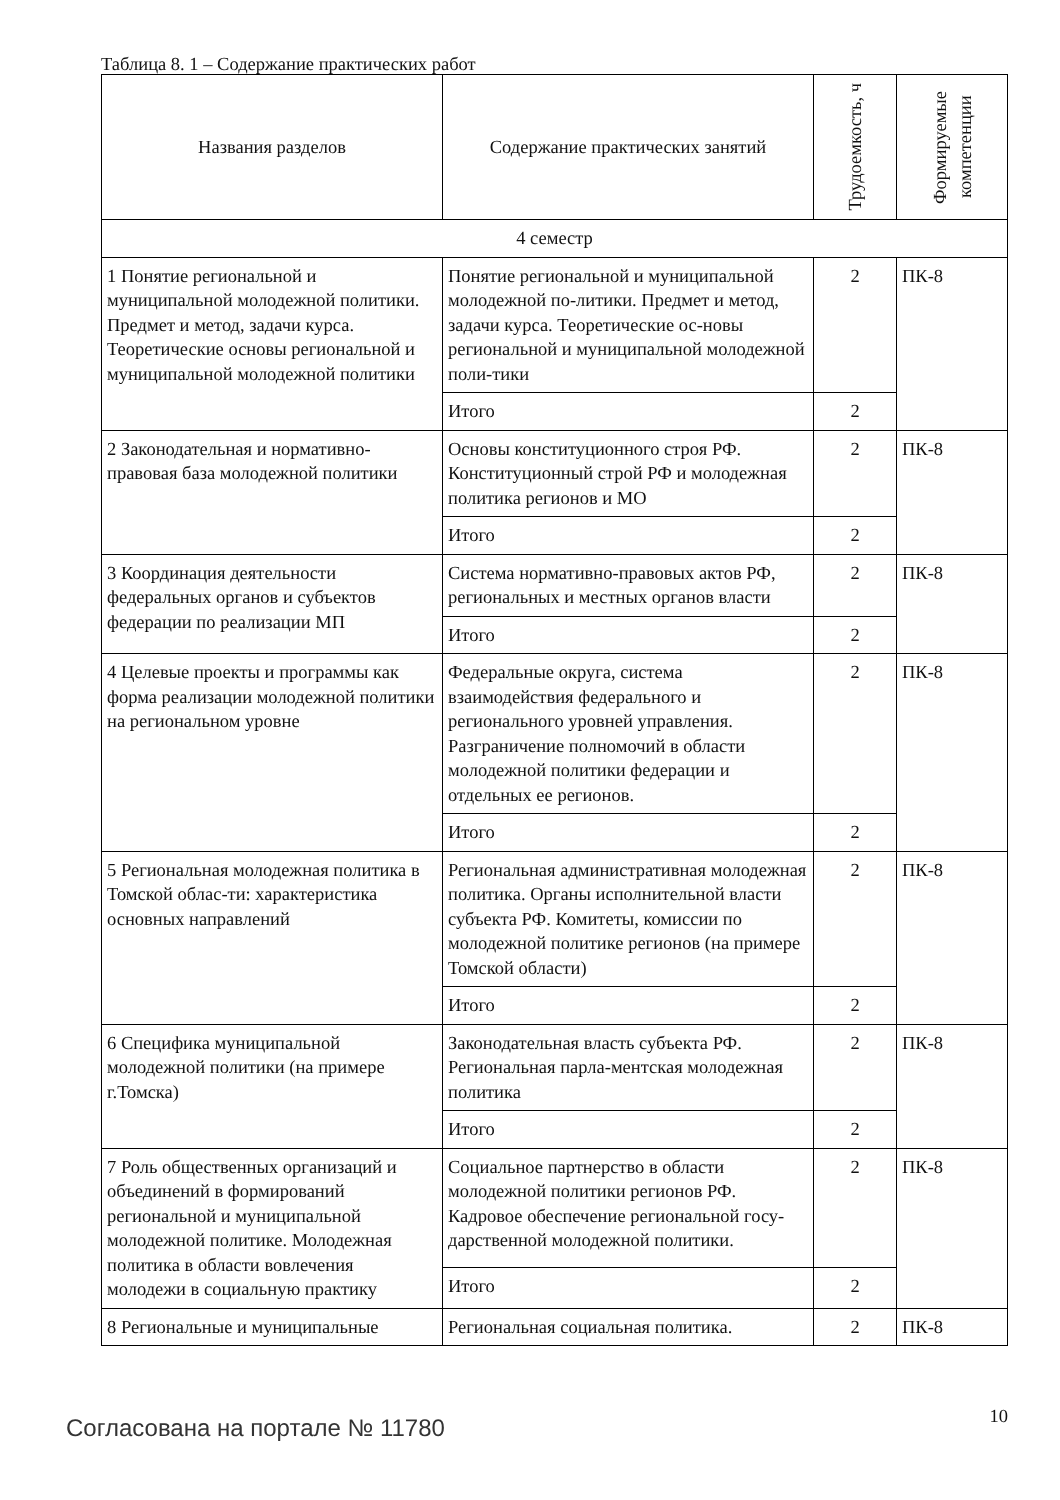Таблица 8. 1 – Содержание практических работ
| Названия разделов | Содержание практических занятий | Трудоемкость, ч | Формируемые компетенции |
| --- | --- | --- | --- |
| 4 семестр | | | |
| 1 Понятие региональной и муниципальной молодежной политики. Предмет и метод, задачи курса. Теоретические основы региональной и муниципальной молодежной политики | Понятие региональной и муниципальной молодежной по-литики. Предмет и метод, задачи курса. Теоретические ос-новы региональной и муниципальной молодежной поли-тики | 2 | ПК-8 |
| | Итого | 2 | |
| 2 Законодательная и нормативно-правовая база молодежной политики | Основы конституционного строя РФ. Конституционный строй РФ и молодежная политика регионов и МО | 2 | ПК-8 |
| | Итого | 2 | |
| 3 Координация деятельности федеральных органов и субъектов федерации по реализации МП | Система нормативно-правовых актов РФ, региональных и местных органов власти | 2 | ПК-8 |
| | Итого | 2 | |
| 4 Целевые проекты и программы как форма реализации молодежной политики на региональном уровне | Федеральные округа, система взаимодействия федерального и регионального уровней управления. Разграничение полномочий в области молодежной политики федерации и отдельных ее регионов. | 2 | ПК-8 |
| | Итого | 2 | |
| 5 Региональная молодежная политика в Томской облас-ти: характеристика основных направлений | Региональная административная молодежная политика. Органы исполнительной власти субъекта РФ. Комитеты, комиссии по молодежной политике регионов (на примере Томской области) | 2 | ПК-8 |
| | Итого | 2 | |
| 6 Специфика муниципальной молодежной политики (на примере г.Томска) | Законодательная власть субъекта РФ. Региональная парла-ментская молодежная политика | 2 | ПК-8 |
| | Итого | 2 | |
| 7 Роль общественных организаций и объединений в формирований региональной и муниципальной молодежной политике. Молодежная политика в области вовлечения молодежи в социальную практику | Социальное партнерство в области молодежной политики регионов РФ. Кадровое обеспечение региональной госу-дарственной молодежной политики. | 2 | ПК-8 |
| | Итого | 2 | |
| 8 Региональные и муниципальные | Региональная социальная политика. | 2 | ПК-8 |
Согласована на портале № 11780
10